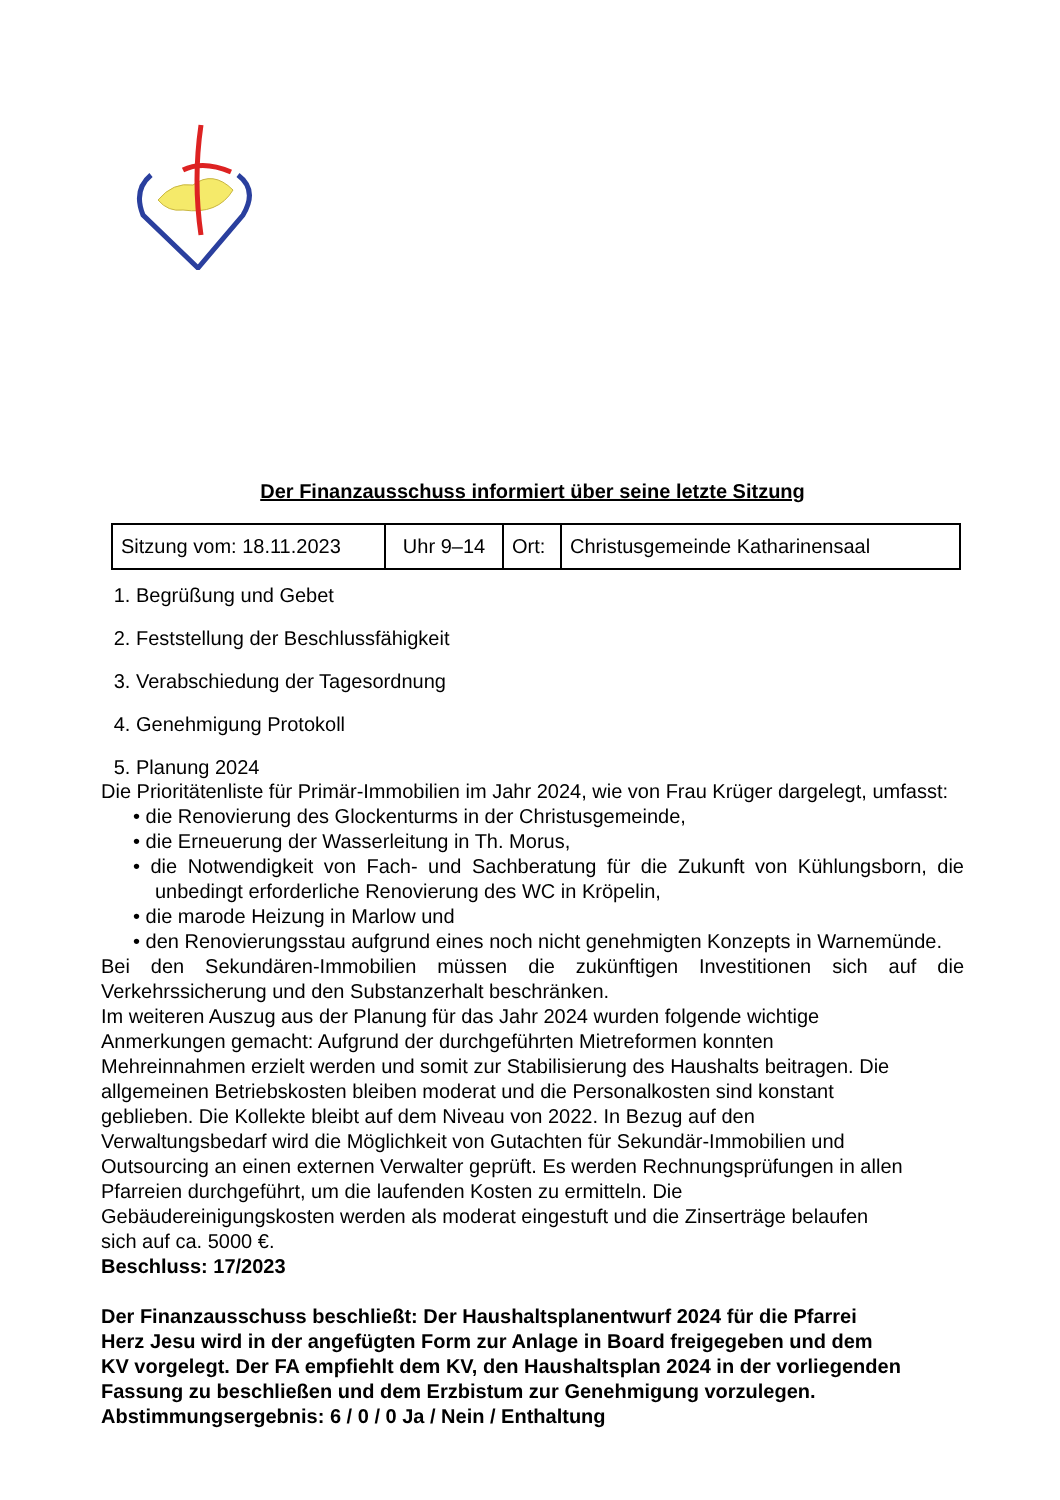Der Finanzausschuss informiert über seine letzte Sitzung
| Sitzung vom: 18.11.2023 | Uhr 9–14 | Ort: | Christusgemeinde Katharinensaal |
1. Begrüßung und Gebet
2. Feststellung der Beschlussfähigkeit
3. Verabschiedung der Tagesordnung
4. Genehmigung Protokoll
5. Planung 2024
Die Prioritätenliste für Primär-Immobilien im Jahr 2024, wie von Frau Krüger dargelegt, umfasst:
• die Renovierung des Glockenturms in der Christusgemeinde,
• die Erneuerung der Wasserleitung in Th. Morus,
• die Notwendigkeit von Fach- und Sachberatung für die Zukunft von Kühlungsborn, die unbedingt erforderliche Renovierung des WC in Kröpelin,
• die marode Heizung in Marlow und
• den Renovierungsstau aufgrund eines noch nicht genehmigten Konzepts in Warnemünde.
Bei den Sekundären-Immobilien müssen die zukünftigen Investitionen sich auf die Verkehrssicherung und den Substanzerhalt beschränken.
Im weiteren Auszug aus der Planung für das Jahr 2024 wurden folgende wichtige
Anmerkungen gemacht: Aufgrund der durchgeführten Mietreformen konnten
Mehreinnahmen erzielt werden und somit zur Stabilisierung des Haushalts beitragen. Die
allgemeinen Betriebskosten bleiben moderat und die Personalkosten sind konstant
geblieben. Die Kollekte bleibt auf dem Niveau von 2022. In Bezug auf den
Verwaltungsbedarf wird die Möglichkeit von Gutachten für Sekundär-Immobilien und
Outsourcing an einen externen Verwalter geprüft. Es werden Rechnungsprüfungen in allen
Pfarreien durchgeführt, um die laufenden Kosten zu ermitteln. Die
Gebäudereinigungskosten werden als moderat eingestuft und die Zinserträge belaufen
sich auf ca. 5000 €.
Beschluss: 17/2023
Der Finanzausschuss beschließt: Der Haushaltsplanentwurf 2024 für die Pfarrei
Herz Jesu wird in der angefügten Form zur Anlage in Board freigegeben und dem
KV vorgelegt. Der FA empfiehlt dem KV, den Haushaltsplan 2024 in der vorliegenden
Fassung zu beschließen und dem Erzbistum zur Genehmigung vorzulegen.
Abstimmungsergebnis: 6 / 0 / 0 Ja / Nein / Enthaltung